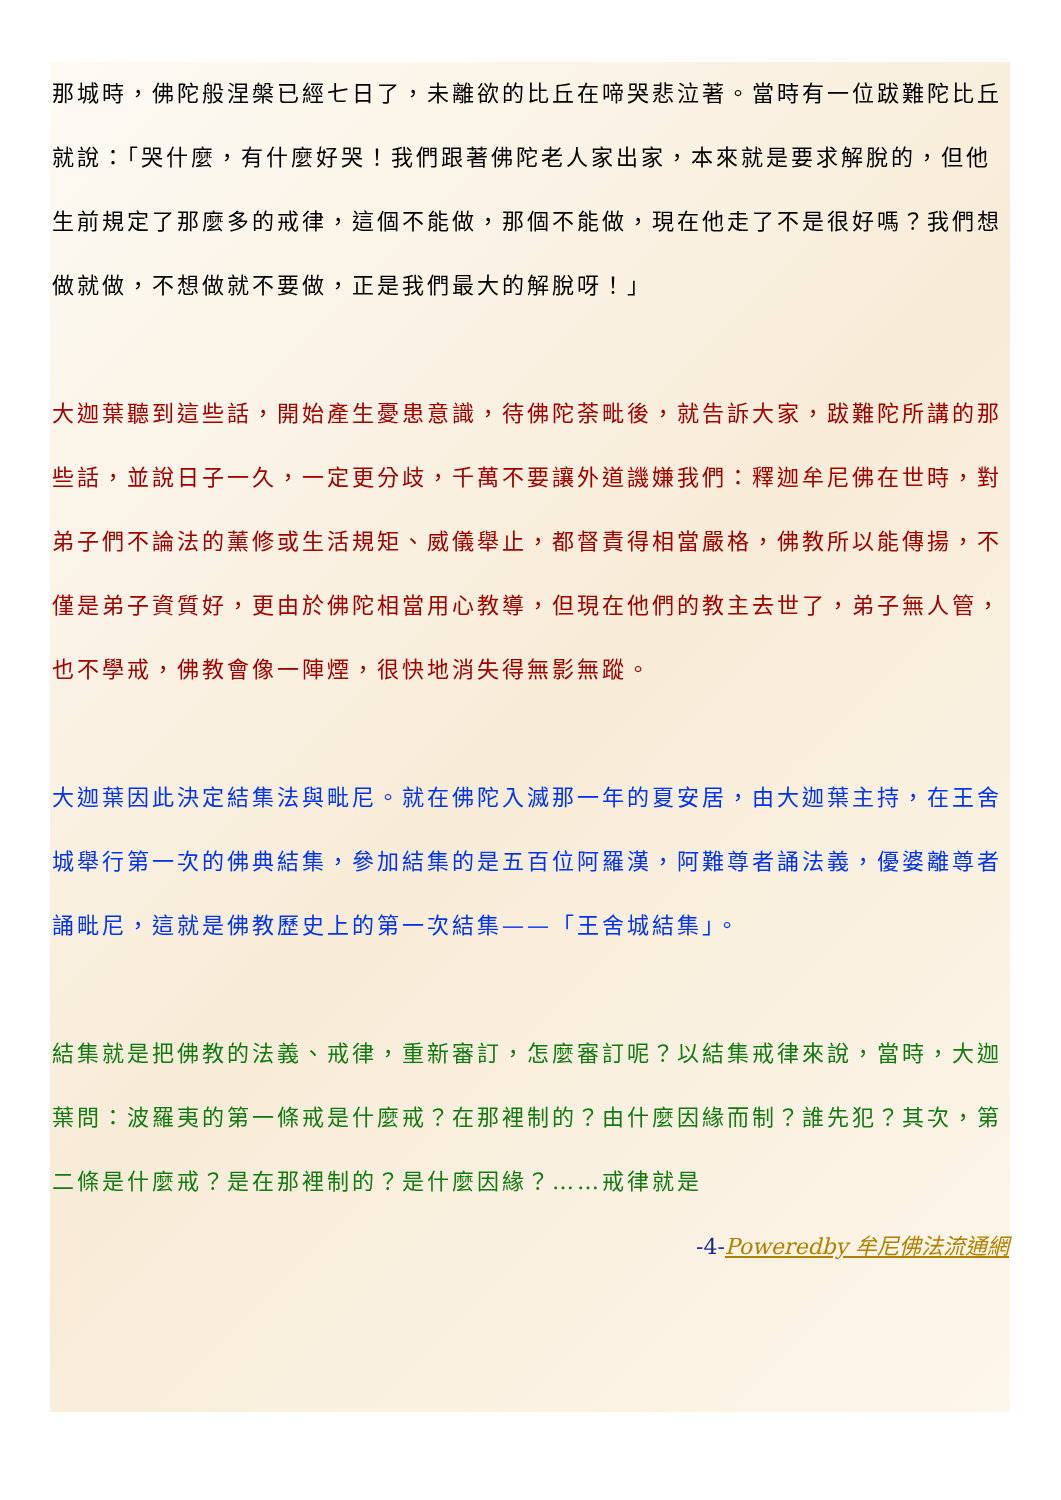那城時，佛陀般涅槃已經七日了，未離欲的比丘在啼哭悲泣著。當時有一位跋難陀比丘就說：「哭什麼，有什麼好哭！我們跟著佛陀老人家出家，本來就是要求解脫的，但他生前規定了那麼多的戒律，這個不能做，那個不能做，現在他走了不是很好嗎？我們想做就做，不想做就不要做，正是我們最大的解脫呀！」
大迦葉聽到這些話，開始產生憂患意識，待佛陀荼毗後，就告訴大家，跋難陀所講的那些話，並說日子一久，一定更分歧，千萬不要讓外道譏嫌我們：釋迦牟尼佛在世時，對弟子們不論法的薰修或生活規矩、威儀舉止，都督責得相當嚴格，佛教所以能傳揚，不僅是弟子資質好，更由於佛陀相當用心教導，但現在他們的教主去世了，弟子無人管，也不學戒，佛教會像一陣煙，很快地消失得無影無蹤。
大迦葉因此決定結集法與毗尼。就在佛陀入滅那一年的夏安居，由大迦葉主持，在王舍城舉行第一次的佛典結集，參加結集的是五百位阿羅漢，阿難尊者誦法義，優婆離尊者誦毗尼，這就是佛教歷史上的第一次結集——「王舍城結集」。
結集就是把佛教的法義、戒律，重新審訂，怎麼審訂呢？以結集戒律來說，當時，大迦葉問：波羅夷的第一條戒是什麼戒？在那裡制的？由什麼因緣而制？誰先犯？其次，第二條是什麼戒？是在那裡制的？是什麼因緣？……戒律就是
-4-Poweredby 牟尼佛法流通網